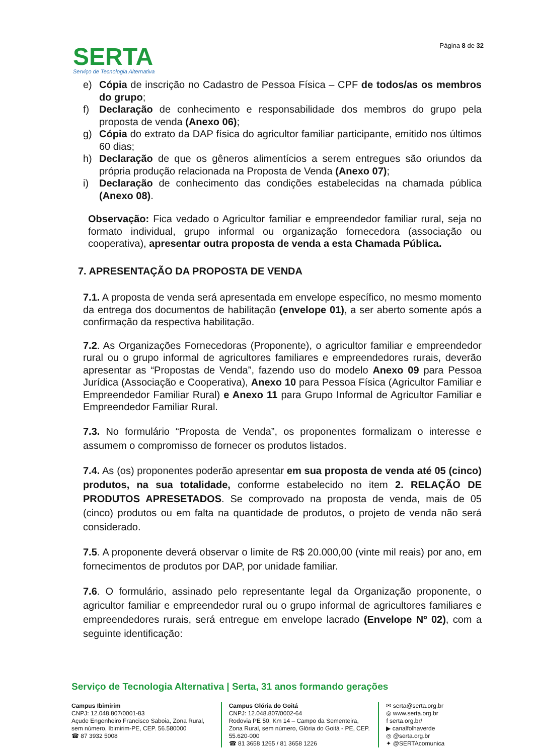SERTA
Serviço de Tecnologia Alternativa
Página 8 de 32
e) Cópia de inscrição no Cadastro de Pessoa Física – CPF de todos/as os membros do grupo;
f) Declaração de conhecimento e responsabilidade dos membros do grupo pela proposta de venda (Anexo 06);
g) Cópia do extrato da DAP física do agricultor familiar participante, emitido nos últimos 60 dias;
h) Declaração de que os gêneros alimentícios a serem entregues são oriundos da própria produção relacionada na Proposta de Venda (Anexo 07);
i) Declaração de conhecimento das condições estabelecidas na chamada pública (Anexo 08).
Observação: Fica vedado o Agricultor familiar e empreendedor familiar rural, seja no formato individual, grupo informal ou organização fornecedora (associação ou cooperativa), apresentar outra proposta de venda a esta Chamada Pública.
7. APRESENTAÇÃO DA PROPOSTA DE VENDA
7.1. A proposta de venda será apresentada em envelope específico, no mesmo momento da entrega dos documentos de habilitação (envelope 01), a ser aberto somente após a confirmação da respectiva habilitação.
7.2. As Organizações Fornecedoras (Proponente), o agricultor familiar e empreendedor rural ou o grupo informal de agricultores familiares e empreendedores rurais, deverão apresentar as “Propostas de Venda”, fazendo uso do modelo Anexo 09 para Pessoa Jurídica (Associação e Cooperativa), Anexo 10 para Pessoa Física (Agricultor Familiar e Empreendedor Familiar Rural) e Anexo 11 para Grupo Informal de Agricultor Familiar e Empreendedor Familiar Rural.
7.3. No formulário “Proposta de Venda”, os proponentes formalizam o interesse e assumem o compromisso de fornecer os produtos listados.
7.4. As (os) proponentes poderão apresentar em sua proposta de venda até 05 (cinco) produtos, na sua totalidade, conforme estabelecido no item 2. RELAÇÃO DE PRODUTOS APRESETADOS. Se comprovado na proposta de venda, mais de 05 (cinco) produtos ou em falta na quantidade de produtos, o projeto de venda não será considerado.
7.5. A proponente deverá observar o limite de R$ 20.000,00 (vinte mil reais) por ano, em fornecimentos de produtos por DAP, por unidade familiar.
7.6. O formulário, assinado pelo representante legal da Organização proponente, o agricultor familiar e empreendedor rural ou o grupo informal de agricultores familiares e empreendedores rurais, será entregue em envelope lacrado (Envelope Nº 02), com a seguinte identificação:
Serviço de Tecnologia Alternativa | Serta, 31 anos formando gerações
Campus Ibimirim
CNPJ: 12.048.807/0001-83
Açude Engenheiro Francisco Saboia, Zona Rural, sem número, Ibimirim-PE, CEP. 56.580000
☎ 87 3932 5008
Campus Glória do Goitá
CNPJ: 12.048.807/0002-64
Rodovia PE 50, Km 14 – Campo da Sementeira, Zona Rural, sem número, Glória do Goitá - PE, CEP. 55.620-000
☎ 81 3658 1265 / 81 3658 1226
✉ serta@serta.org.br
◎ www.serta.org.br
f serta.org.br/
▶ canalfolhaverde
◎ @serta.org.br
✦ @SERTAcomunica